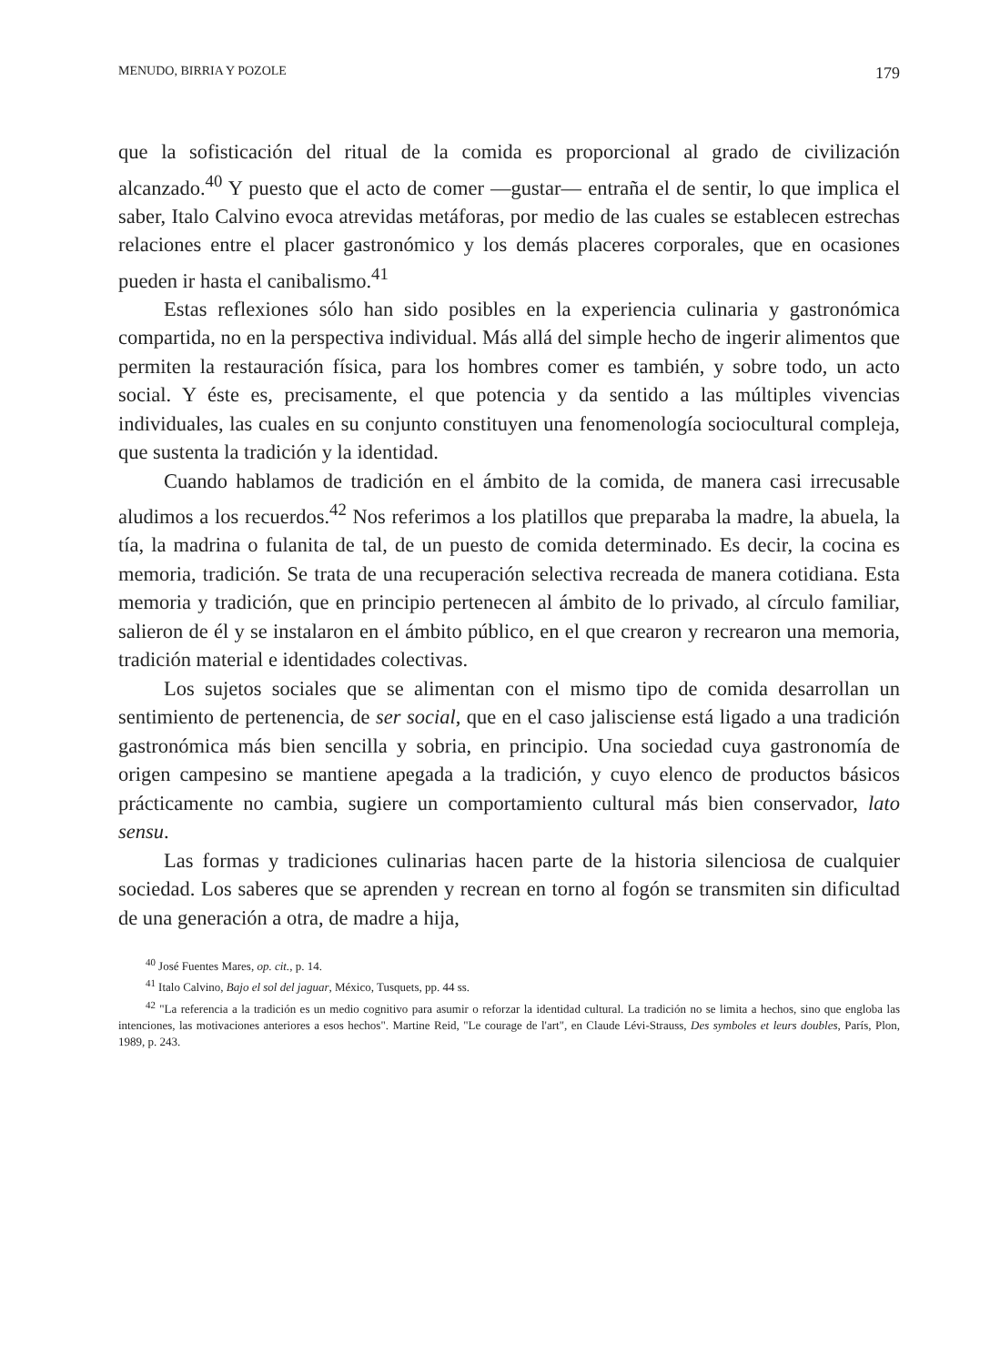MENUDO, BIRRIA Y POZOLE 179
que la sofisticación del ritual de la comida es proporcional al grado de civilización alcanzado.<sup>40</sup> Y puesto que el acto de comer —gustar— entraña el de sentir, lo que implica el saber, Italo Calvino evoca atrevidas metáforas, por medio de las cuales se establecen estrechas relaciones entre el placer gastronómico y los demás placeres corporales, que en ocasiones pueden ir hasta el canibalismo.<sup>41</sup>
Estas reflexiones sólo han sido posibles en la experiencia culinaria y gastronómica compartida, no en la perspectiva individual. Más allá del simple hecho de ingerir alimentos que permiten la restauración física, para los hombres comer es también, y sobre todo, un acto social. Y éste es, precisamente, el que potencia y da sentido a las múltiples vivencias individuales, las cuales en su conjunto constituyen una fenomenología sociocultural compleja, que sustenta la tradición y la identidad.
Cuando hablamos de tradición en el ámbito de la comida, de manera casi irrecusable aludimos a los recuerdos.<sup>42</sup> Nos referimos a los platillos que preparaba la madre, la abuela, la tía, la madrina o fulanita de tal, de un puesto de comida determinado. Es decir, la cocina es memoria, tradición. Se trata de una recuperación selectiva recreada de manera cotidiana. Esta memoria y tradición, que en principio pertenecen al ámbito de lo privado, al círculo familiar, salieron de él y se instalaron en el ámbito público, en el que crearon y recrearon una memoria, tradición material e identidades colectivas.
Los sujetos sociales que se alimentan con el mismo tipo de comida desarrollan un sentimiento de pertenencia, de ser social, que en el caso jalisciense está ligado a una tradición gastronómica más bien sencilla y sobria, en principio. Una sociedad cuya gastronomía de origen campesino se mantiene apegada a la tradición, y cuyo elenco de productos básicos prácticamente no cambia, sugiere un comportamiento cultural más bien conservador, lato sensu.
Las formas y tradiciones culinarias hacen parte de la historia silenciosa de cualquier sociedad. Los saberes que se aprenden y recrean en torno al fogón se transmiten sin dificultad de una generación a otra, de madre a hija,
<sup>40</sup> José Fuentes Mares, op. cit., p. 14.
<sup>41</sup> Italo Calvino, Bajo el sol del jaguar, México, Tusquets, pp. 44 ss.
<sup>42</sup> "La referencia a la tradición es un medio cognitivo para asumir o reforzar la identidad cultural. La tradición no se limita a hechos, sino que engloba las intenciones, las motivaciones anteriores a esos hechos". Martine Reid, "Le courage de l'art", en Claude Lévi-Strauss, Des symboles et leurs doubles, París, Plon, 1989, p. 243.